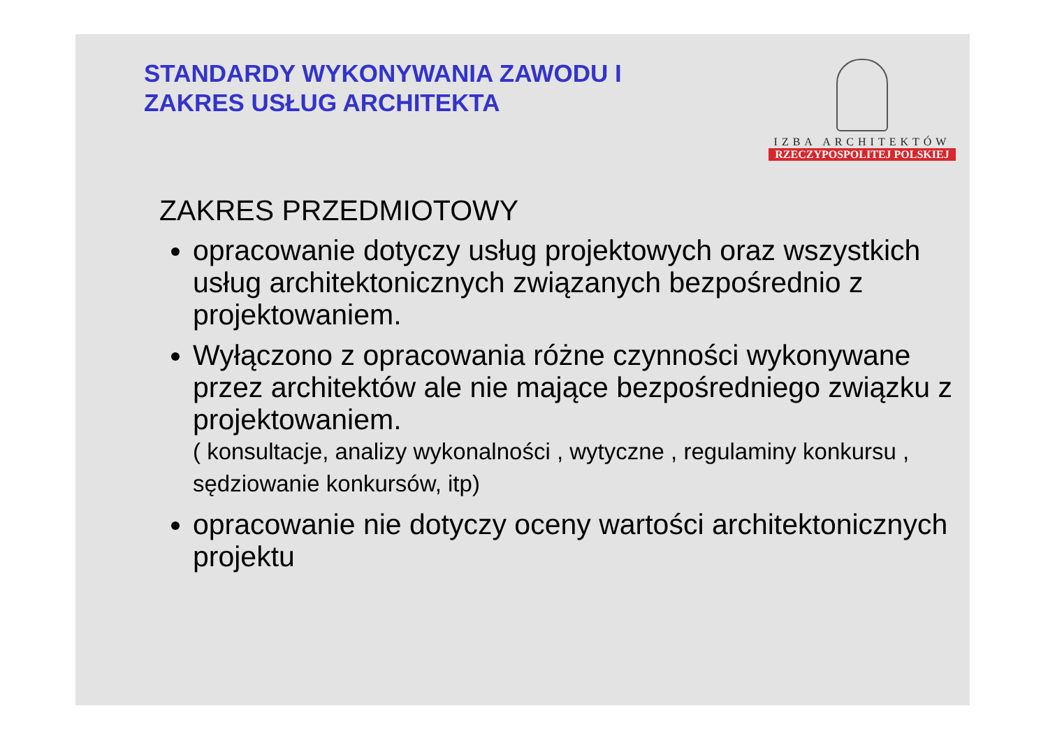STANDARDY WYKONYWANIA ZAWODU I
ZAKRES USŁUG ARCHITEKTA
IZBA ARCHITEKTÓW
RZECZYPOSPOLITEJ POLSKIEJ
ZAKRES PRZEDMIOTOWY
opracowanie dotyczy usług projektowych oraz wszystkich usług architektonicznych związanych bezpośrednio z projektowaniem.
Wyłączono z opracowania różne czynności wykonywane przez architektów ale nie mające bezpośredniego związku z projektowaniem.
( konsultacje, analizy wykonalności , wytyczne , regulaminy konkursu , sędziowanie konkursów, itp)
opracowanie nie dotyczy oceny wartości architektonicznych projektu